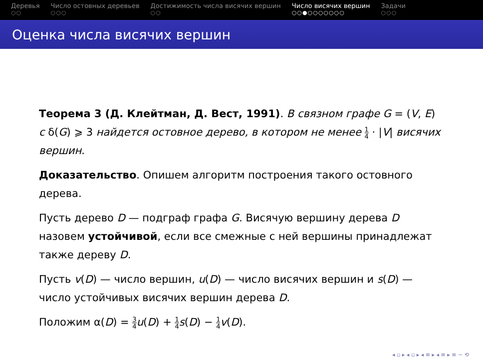Деревья
○○
Число остовных деревьев
○○○
Достижимость числа висячих вершин
○○
Число висячих вершин
○○●○○○○○○○
Задачи
○○○
Оценка числа висячих вершин
Теорема 3 (Д. Клейтман, Д. Вест, 1991). В связном графе G = (V, E) с δ(G) ⩾ 3 найдется остовное дерево, в котором не менее 1 4 · |V| висячих вершин.
Доказательство. Опишем алгоритм построения такого остовного дерева.
Пусть дерево D — подграф графа G. Висячую вершину дерева D назовем устойчивой, если все смежные с ней вершины принадлежат также дереву D.
Пусть v(D) — число вершин, u(D) — число висячих вершин и s(D) — число устойчивых висячих вершин дерева D.
Положим α(D) = 3 4 u(D) + 1 4 s(D) − 1 4 v(D).
◂ ▫ ▸ ◂ ▫ ▸ ◂ ≡ ▸ ◂ ≡ ▸ ≡ ∽ ⟲